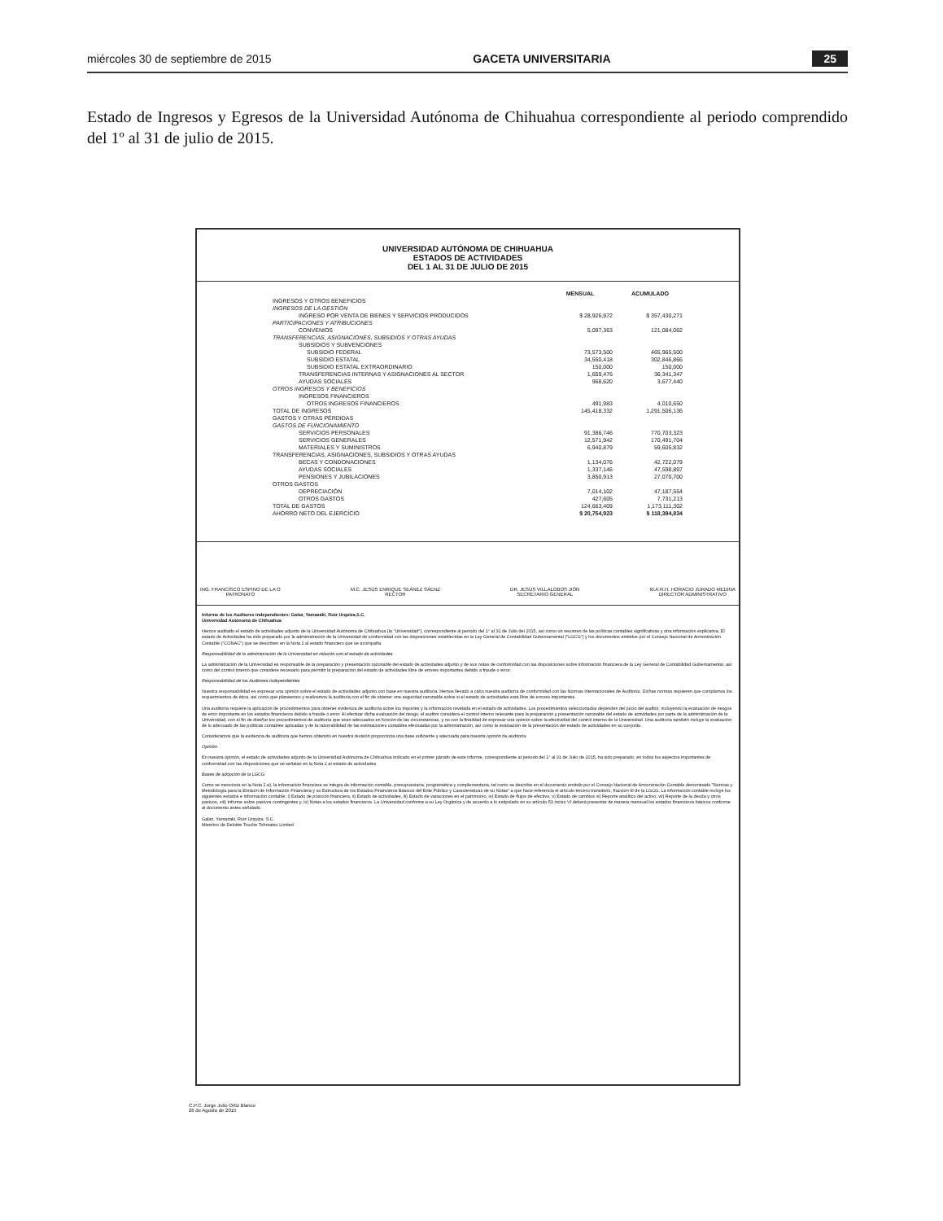miércoles 30 de septiembre de 2015 GACETA UNIVERSITARIA 25
Estado de Ingresos y Egresos de la Universidad Autónoma de Chihuahua correspondiente al periodo comprendido del 1º al 31 de julio de 2015.
UNIVERSIDAD AUTÓNOMA DE CHIHUAHUA
ESTADOS DE ACTIVIDADES
DEL 1 AL 31 DE JULIO DE 2015
| | MENSUAL | ACUMULADO |
| --- | --- | --- |
| INGRESOS Y OTROS BENEFICIOS | | |
| INGRESOS DE LA GESTIÓN | | |
| INGRESO POR VENTA DE BIENES Y SERVICIOS PRODUCIDOS | $ 28,926,972 | $ 357,430,271 |
| PARTICIPACIONES Y ATRIBUCIONES | | |
| CONVENIOS | 5,097,363 | 121,084,062 |
| TRANSFERENCIAS, ASIGNACIONES, SUBSIDIOS Y OTRAS AYUDAS | | |
| SUBSIDIOS Y SUBVENCIONES | | |
| SUBSIDIO FEDERAL | 73,573,500 | 465,965,500 |
| SUBSIDIO ESTATAL | 34,550,418 | 302,846,866 |
| SUBSIDIO ESTATAL EXTRAORDINARIO | 150,000 | 150,000 |
| TRANSFERENCIAS INTERNAS Y ASIGNACIONES AL SECTOR | 1,659,476 | 36,341,347 |
| AYUDAS SOCIALES | 968,620 | 3,677,440 |
| OTROS INGRESOS Y BENEFICIOS | | |
| INGRESOS FINANCIEROS | | |
| OTROS INGRESOS FINANCIEROS | 491,983 | 4,010,650 |
| TOTAL DE INGRESOS | 145,418,332 | 1,291,506,136 |
| GASTOS Y OTRAS PÉRDIDAS | | |
| GASTOS DE FUNCIONAMIENTO | | |
| SERVICIOS PERSONALES | 91,386,746 | 770,703,323 |
| SERVICIOS GENERALES | 12,571,942 | 170,491,704 |
| MATERIALES Y SUMINISTROS | 6,940,879 | 59,605,832 |
| TRANSFERENCIAS, ASIGNACIONES, SUBSIDIOS Y OTRAS AYUDAS | | |
| BECAS Y CONDONACIONES | 1,134,076 | 42,722,079 |
| AYUDAS SOCIALES | 1,337,146 | 47,598,897 |
| PENSIONES Y JUBILACIONES | 3,850,913 | 27,070,700 |
| OTROS GASTOS | | |
| DEPRECIACIÓN | 7,014,102 | 47,187,554 |
| OTROS GASTOS | 427,605 | 7,731,213 |
| TOTAL DE GASTOS | 124,663,409 | 1,173,111,302 |
| AHORRO NETO DEL EJERCICIO | $ 20,754,923 | $ 118,394,834 |
ING. FRANCISCO ESPINO DE LA O
PATRONATO
M.C. JESÚS ENRIQUE SEÁNEZ SÁENZ
RECTOR
DR. JESÚS VILLALOBOS JIÓN
SECRETARIO GENERAL
M.A.R.H. HORACIO JURADO MEDINA
DIRECTOR ADMINISTRATIVO
Informe de los Auditores Independientes: Galaz, Yamazaki, Ruiz Urquiza,S.C.
Universidad Autónoma de Chihuahua
Hemos auditado el estado de actividades adjunto de la Universidad Autónoma de Chihuahua (la "Universidad"), correspondiente al periodo del 1° al 31 de Julio del 2015, así como un resumen de las políticas contables significativas y otra información explicativa. El estado de Actividades ha sido preparado por la administración de la Universidad de conformidad con las disposiciones establecidas en la Ley General de Contabilidad Gubernamental ("LGCG") y los documentos emitidos por el Consejo Nacional de Armonización Contable ("CONAC") que se describen en la Nota 2 al estado financiero que se acompaña.
Responsabilidad de la administración de la Universidad en relación con el estado de actividades
La administración de la Universidad es responsable de la preparación y presentación razonable del estado de actividades adjunto y de sus notas de conformidad con las disposiciones sobre información financiera de la Ley General de Contabilidad Gubernamental, así como del control interno que considere necesario para permitir la preparación del estado de actividades libre de errores importantes debido a fraude o error.
Responsabilidad de los Auditores Independientes
Nuestra responsabilidad es expresar una opinión sobre el estado de actividades adjunto con base en nuestra auditoría. Hemos llevado a cabo nuestra auditoría de conformidad con las Normas Internacionales de Auditoría. Dichas normas requieren que cumplamos los requerimientos de ética, así como que planeemos y realicemos la auditoría con el fin de obtener una seguridad razonable sobre si el estado de actividades está libre de errores importantes.
Una auditoría requiere la aplicación de procedimientos para obtener evidencia de auditoría sobre los importes y la información revelada en el estado de actividades. Los procedimientos seleccionados dependen del juicio del auditor, incluyendo la evaluación de riesgos de error importante en los estados financieros debido a fraude o error. Al efectuar dicha evaluación del riesgo, el auditor considera el control interno relevante para la preparación y presentación razonable del estado de actividades por parte de la administración de la Universidad, con el fin de diseñar los procedimientos de auditoría que sean adecuados en función de las circunstancias, y no con la finalidad de expresar una opinión sobre la efectividad del control interno de la Universidad. Una auditoría también incluye la evaluación de lo adecuado de las políticas contables aplicadas y de la razonabilidad de las estimaciones contables efectuadas por la administración, así como la evaluación de la presentación del estado de actividades en su conjunto.
Consideramos que la evidencia de auditoría que hemos obtenido en nuestra revisión proporciona una base suficiente y adecuada para nuestra opinión de auditoría.
Opinión
En nuestra opinión, el estado de actividades adjunto de la Universidad Autónoma de Chihuahua indicado en el primer párrafo de este informe, correspondiente al periodo del 1° al 31 de Julio de 2015, ha sido preparado, en todos los aspectos importantes de conformidad con las disposiciones que se señalan en la Nota 2 al estado de actividades.
Bases de adopción de la LGCG
Como se menciona en la Nota 2.a), la información financiera se integra de información contable, presupuestaria, programática y complementaria, tal como se describe en el documento emitido por el Consejo Nacional de Armonización Contable denominado "Normas y Metodología para la Emisión de Información Financiera y su Estructura de los Estados Financieros Básicos del Ente Público y Características de su Notas" a que hace referencia el artículo tercero transitorio, fracción III de la LGCG. La información contable incluye los siguientes estados e información contable: i) Estado de posición financiera, ii) Estado de actividades, iii) Estado de variaciones en el patrimonio, iv) Estado de flujos de efectivo, v) Estado de cambios vi) Reporte analítico del activo, vii) Reporte de la deuda y otros pasivos, viii) Informe sobre pasivos contingentes y, ix) Notas a los estados financieros. La Universidad conforme a su Ley Orgánica y de acuerdo a lo estipulado en su artículo 53 inciso VI deberá presentar de manera mensual los estados financieros básicos conforme al documento antes señalado.
Galaz, Yamazaki, Ruiz Urquiza, S.C.
Miembro de Deloitte Touche Tohmatsu Limited
C.P.C. Jorge Julio Ortiz Blanco
26 de Agosto de 2015